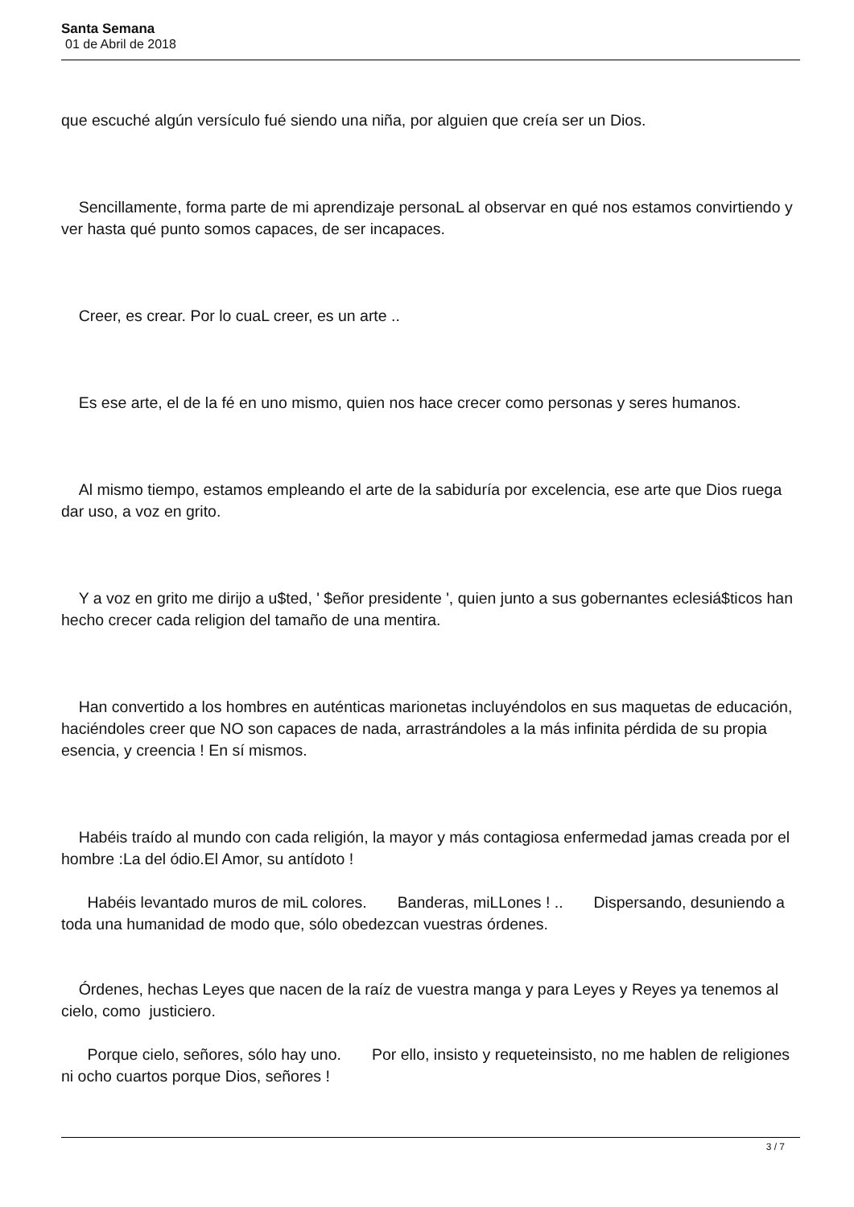Santa Semana
01 de Abril de 2018
que escuché algún versículo fué siendo una niña, por alguien que creía ser un Dios.
Sencillamente, forma parte de mi aprendizaje personaL al observar en qué nos estamos convirtiendo y ver hasta qué punto somos capaces, de ser incapaces.
Creer, es crear. Por lo cuaL creer, es un arte ..
Es ese arte, el de la fé en uno mismo, quien nos hace crecer como personas y seres humanos.
Al mismo tiempo, estamos empleando el arte de la sabiduría por excelencia, ese arte que Dios ruega dar uso, a voz en grito.
Y a voz en grito me dirijo a u$ted, ' $eñor presidente ', quien junto a sus gobernantes eclesiá$ticos han hecho crecer cada religion del tamaño de una mentira.
Han convertido a los hombres en auténticas marionetas incluyéndolos en sus maquetas de educación, haciéndoles creer que NO son capaces de nada, arrastrándoles a la más infinita pérdida de su propia esencia, y creencia ! En sí mismos.
Habéis traído al mundo con cada religión, la mayor y más contagiosa enfermedad jamas creada por el hombre :La del ódio.El Amor, su antídoto !
Habéis levantado muros de miL colores. Banderas, miLLones ! .. Dispersando, desuniendo a toda una humanidad de modo que, sólo obedezcan vuestras órdenes.
Órdenes, hechas Leyes que nacen de la raíz de vuestra manga y para Leyes y Reyes ya tenemos al cielo, como justiciero.
Porque cielo, señores, sólo hay uno. Por ello, insisto y requeteinsisto, no me hablen de religiones ni ocho cuartos porque Dios, señores !
3 / 7